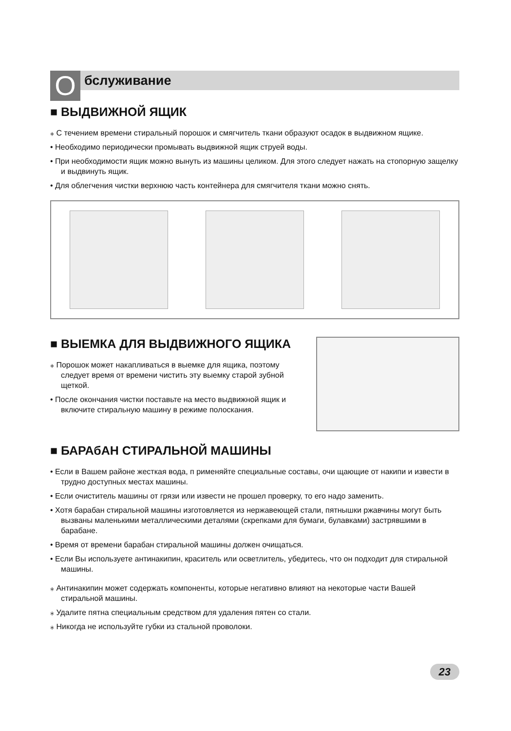O
бслуживание
■ ВЫДВИЖНОЙ ЯЩИК
⁎ С течением времени стиральный порошок и смягчитель ткани образуют осадок в выдвижном ящике.
• Необходимо периодически промывать выдвижной ящик струей воды.
• При необходимости ящик можно вынуть из машины целиком. Для этого следует нажать на стопорную защелку и выдвинуть ящик.
• Для облегчения чистки верхнюю часть контейнера для смягчителя ткани можно снять.
■ ВЫЕМКА ДЛЯ ВЫДВИЖНОГО ЯЩИКА
⁎ Порошок может накапливаться в выемке для ящика, поэтому следует время от времени чистить эту выемку старой зубной щеткой.
• После окончания чистки поставьте на место выдвижной ящик и включите стиральную машину в режиме полоскания.
■ БАРАбАН СТИРАЛЬНОЙ МАШИНЫ
• Если в Вашем районе жесткая вода, п рименяйте специальные составы, очи щающие от накипи и извести в трудно доступных местах машины.
• Если очиститель машины от грязи или извести не прошел проверку, то его надо заменить.
• Хотя барабан стиральной машины изготовляется из нержавеющей стали, пятнышки ржавчины могут быть вызваны маленькими металлическими деталями (скрепками для бумаги, булавками) застрявшими в барабане.
• Время от времени барабан стиральной машины должен очищаться.
• Если Вы используете антинакипин, краситель или осветлитель, убедитесь, что он подходит для стиральной машины.
⁎ Антинакипин может содержать компоненты, которые негативно влияют на некоторые части Вашей стиральной машины.
⁎ Удалите пятна специальным средством для удаления пятен со стали.
⁎ Никогда не используйте губки из стальной проволоки.
23